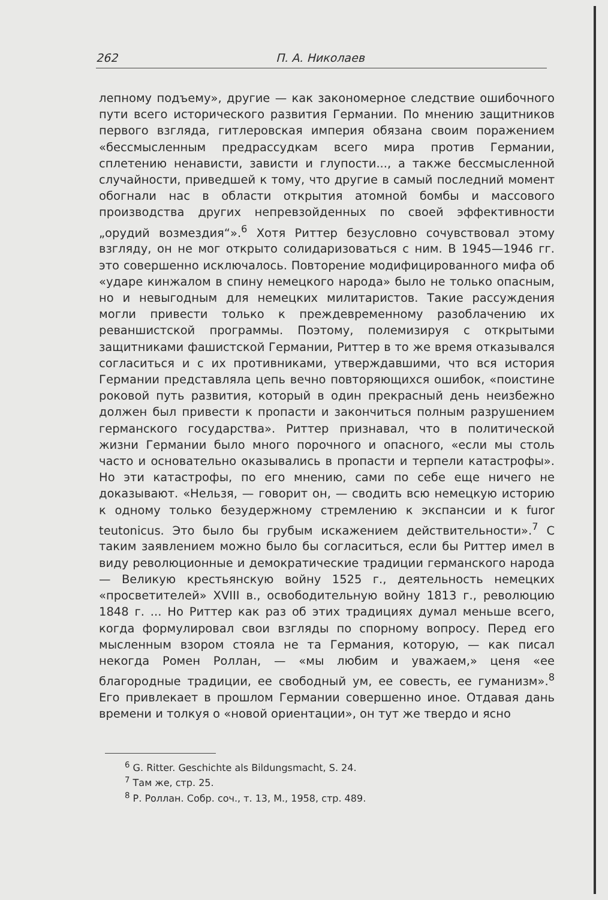262 П. А. Николаев
лепному подъему», другие — как закономерное следствие ошибочного пути всего исторического развития Германии. По мнению защитников первого взгляда, гитлеровская империя обязана своим поражением «бессмысленным предрассудкам всего мира против Германии, сплетению ненависти, зависти и глупости..., а также бессмысленной случайности, приведшей к тому, что другие в самый последний момент обогнали нас в области открытия атомной бомбы и массового производства других непревзойденных по своей эффективности „орудий возмездия“».<sup>6</sup> Хотя Риттер безусловно сочувствовал этому взгляду, он не мог открыто солидаризоваться с ним. В 1945—1946 гг. это совершенно исключалось. Повторение модифицированного мифа об «ударе кинжалом в спину немецкого народа» было не только опасным, но и невыгодным для немецких милитаристов. Такие рассуждения могли привести только к преждевременному разоблачению их реваншистской программы. Поэтому, полемизируя с открытыми защитниками фашистской Германии, Риттер в то же время отказывался согласиться и с их противниками, утверждавшими, что вся история Германии представляла цепь вечно повторяющихся ошибок, «поистине роковой путь развития, который в один прекрасный день неизбежно должен был привести к пропасти и закончиться полным разрушением германского государства». Риттер признавал, что в политической жизни Германии было много порочного и опасного, «если мы столь часто и основательно оказывались в пропасти и терпели катастрофы». Но эти катастрофы, по его мнению, сами по себе еще ничего не доказывают. «Нельзя, — говорит он, — сводить всю немецкую историю к одному только безудержному стремлению к экспансии и к furor teutonicus. Это было бы грубым искажением действительности».<sup>7</sup> С таким заявлением можно было бы согласиться, если бы Риттер имел в виду революционные и демократические традиции германского народа — Великую крестьянскую войну 1525 г., деятельность немецких «просветителей» XVIII в., освободительную войну 1813 г., революцию 1848 г. ... Но Риттер как раз об этих традициях думал меньше всего, когда формулировал свои взгляды по спорному вопросу. Перед его мысленным взором стояла не та Германия, которую, — как писал некогда Ромен Роллан, — «мы любим и уважаем,» ценя «ее благородные традиции, ее свободный ум, ее совесть, ее гуманизм».<sup>8</sup> Его привлекает в прошлом Германии совершенно иное. Отдавая дань времени и толкуя о «новой ориентации», он тут же твердо и ясно
<sup>6</sup> G. Ritter. Geschichte als Bildungsmacht, S. 24.
<sup>7</sup> Там же, стр. 25.
<sup>8</sup> Р. Роллан. Собр. соч., т. 13, М., 1958, стр. 489.